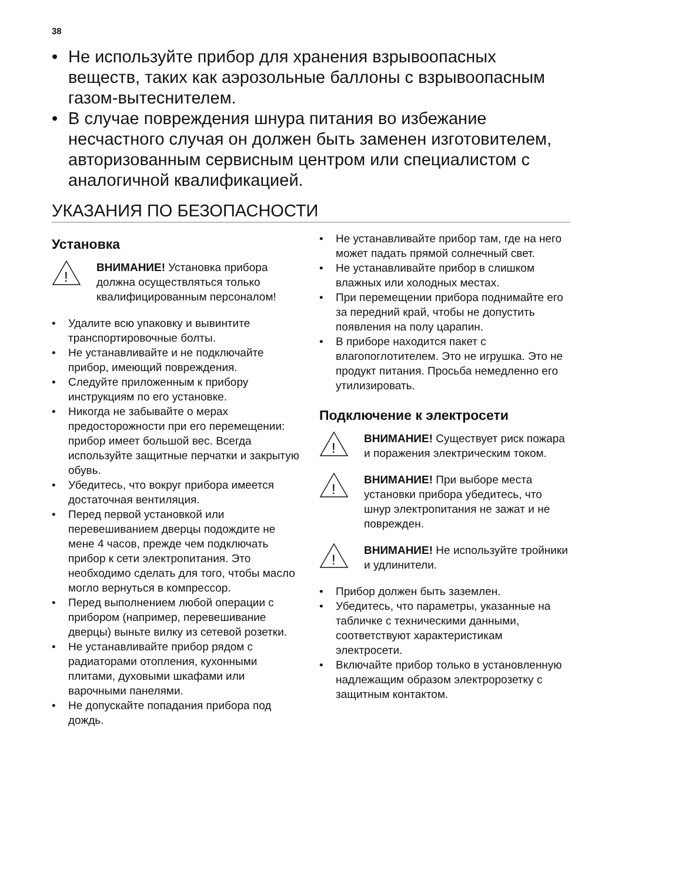38
• Не используйте прибор для хранения взрывоопасных веществ, таких как аэрозольные баллоны с взрывоопасным газом-вытеснителем.
• В случае повреждения шнура питания во избежание несчастного случая он должен быть заменен изготовителем, авторизованным сервисным центром или специалистом с аналогичной квалификацией.
УКАЗАНИЯ ПО БЕЗОПАСНОСТИ
Установка
!
ВНИМАНИЕ! Установка прибора должна осуществляться только квалифицированным персоналом!
• Удалите всю упаковку и вывинтите транспортировочные болты.
• Не устанавливайте и не подключайте прибор, имеющий повреждения.
• Следуйте приложенным к прибору инструкциям по его установке.
• Никогда не забывайте о мерах предосторожности при его перемещении: прибор имеет большой вес. Всегда используйте защитные перчатки и закрытую обувь.
• Убедитесь, что вокруг прибора имеется достаточная вентиляция.
• Перед первой установкой или перевешиванием дверцы подождите не мене 4 часов, прежде чем подключать прибор к сети электропитания. Это необходимо сделать для того, чтобы масло могло вернуться в компрессор.
• Перед выполнением любой операции с прибором (например, перевешивание дверцы) выньте вилку из сетевой розетки.
• Не устанавливайте прибор рядом с радиаторами отопления, кухонными плитами, духовыми шкафами или варочными панелями.
• Не допускайте попадания прибора под дождь.
• Не устанавливайте прибор там, где на него может падать прямой солнечный свет.
• Не устанавливайте прибор в слишком влажных или холодных местах.
• При перемещении прибора поднимайте его за передний край, чтобы не допустить появления на полу царапин.
• В приборе находится пакет с влагопоглотителем. Это не игрушка. Это не продукт питания. Просьба немедленно его утилизировать.
Подключение к электросети
!
ВНИМАНИЕ! Существует риск пожара и поражения электрическим током.
!
ВНИМАНИЕ! При выборе места установки прибора убедитесь, что шнур электропитания не зажат и не поврежден.
!
ВНИМАНИЕ! Не используйте тройники и удлинители.
• Прибор должен быть заземлен.
• Убедитесь, что параметры, указанные на табличке с техническими данными, соответствуют характеристикам электросети.
• Включайте прибор только в установленную надлежащим образом электророзетку с защитным контактом.